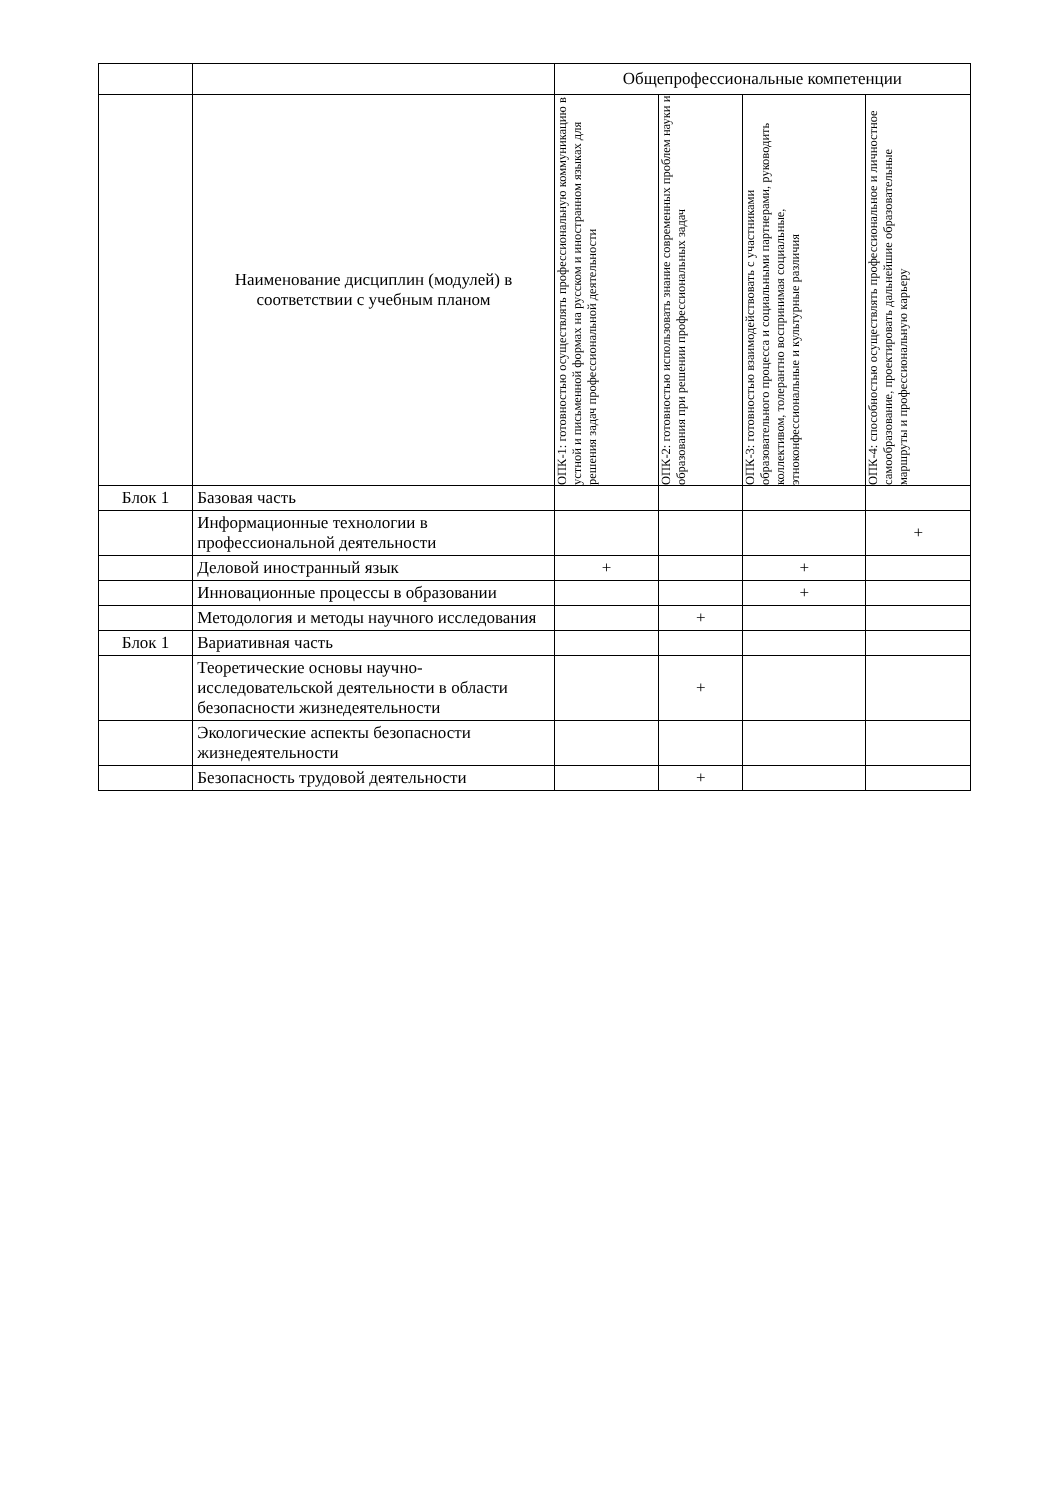| | | Общепрофессиональные компетенции | | | |
| | Наименование дисциплин (модулей) в соответствии с учебным планом | ОПК-1: готовностью осуществлять профессиональную коммуникацию в устной и письменной формах на русском и иностранном языках для решения задач профессиональной деятельности | ОПК-2: готовностью использовать знание современных проблем науки и образования при решении профессиональных задач | ОПК-3: готовностью взаимодействовать с участниками образовательного процесса и социальными партнерами, руководить коллективом, толерантно воспринимая социальные, этноконфессиональные и культурные различия | ОПК-4: способностью осуществлять профессиональное и личностное самообразование, проектировать дальнейшие образовательные маршруты и профессиональную карьеру |
| Блок 1 | Базовая часть | | | | |
| | Информационные технологии в профессиональной деятельности | | | | + |
| | Деловой иностранный язык | + | | + | |
| | Инновационные процессы в образовании | | | + | |
| | Методология и методы научного исследования | | + | | |
| Блок 1 | Вариативная часть | | | | |
| | Теоретические основы научно-исследовательской деятельности в области безопасности жизнедеятельности | | + | | |
| | Экологические аспекты безопасности жизнедеятельности | | | | |
| | Безопасность трудовой деятельности | | + | | |